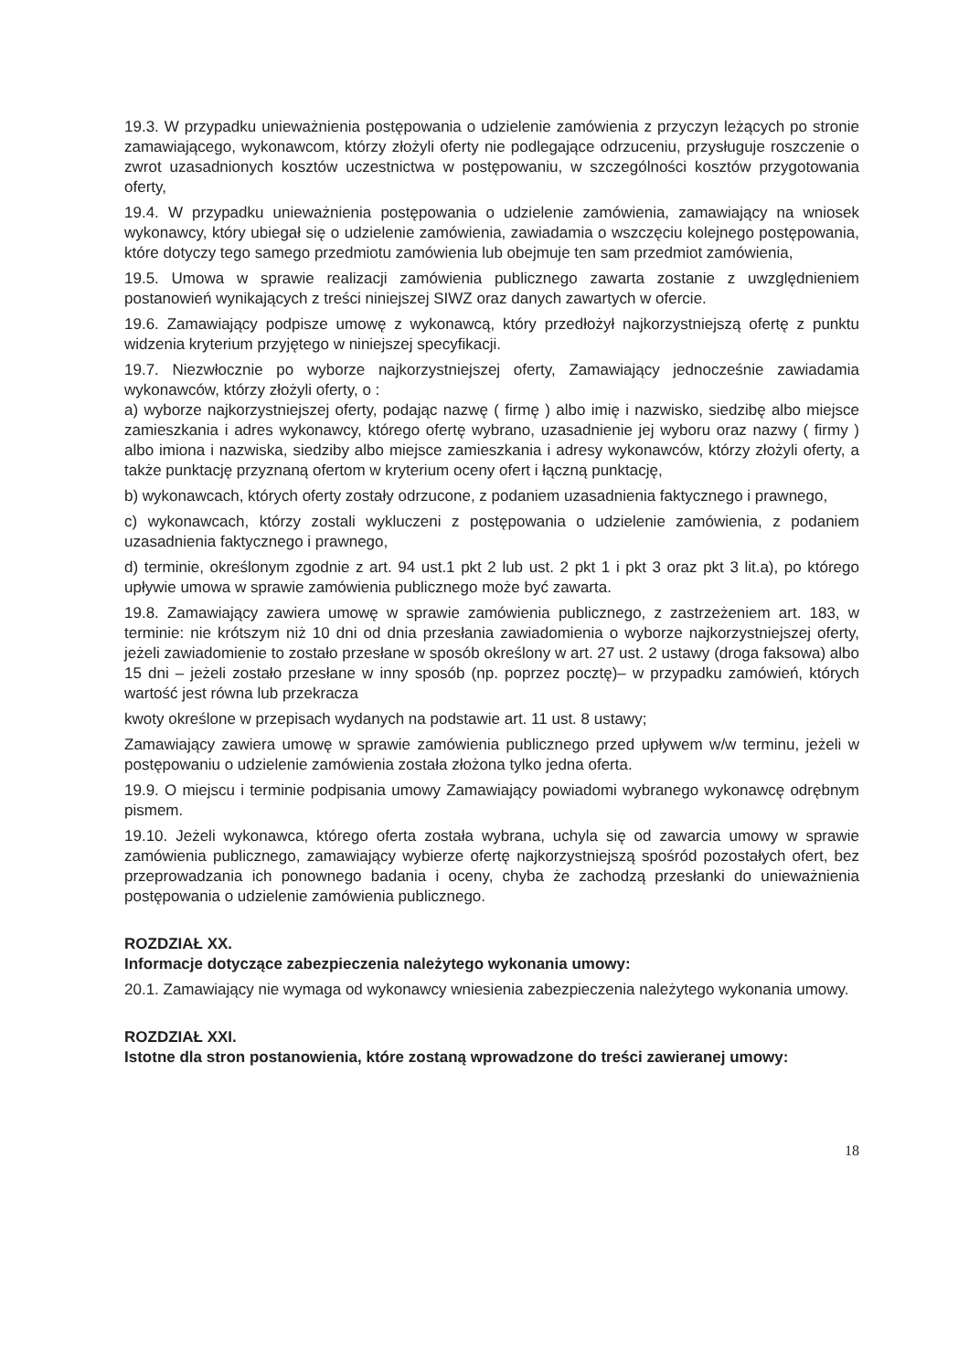19.3. W przypadku unieważnienia postępowania o udzielenie zamówienia z przyczyn leżących po stronie zamawiającego, wykonawcom, którzy złożyli oferty nie podlegające odrzuceniu, przysługuje roszczenie o zwrot uzasadnionych kosztów uczestnictwa w postępowaniu, w szczególności kosztów przygotowania oferty,
19.4. W przypadku unieważnienia postępowania o udzielenie zamówienia, zamawiający na wniosek wykonawcy, który ubiegał się o udzielenie zamówienia, zawiadamia o wszczęciu kolejnego postępowania, które dotyczy tego samego przedmiotu zamówienia lub obejmuje ten sam przedmiot zamówienia,
19.5. Umowa w sprawie realizacji zamówienia publicznego zawarta zostanie z uwzględnieniem postanowień wynikających z treści niniejszej SIWZ oraz danych zawartych w ofercie.
19.6. Zamawiający podpisze umowę z wykonawcą, który przedłożył najkorzystniejszą ofertę z punktu widzenia kryterium przyjętego w niniejszej specyfikacji.
19.7. Niezwłocznie po wyborze najkorzystniejszej oferty, Zamawiający jednocześnie zawiadamia wykonawców, którzy złożyli oferty, o :
a) wyborze najkorzystniejszej oferty, podając nazwę ( firmę ) albo imię i nazwisko, siedzibę albo miejsce zamieszkania i adres wykonawcy, którego ofertę wybrano, uzasadnienie jej wyboru oraz nazwy ( firmy ) albo imiona i nazwiska, siedziby albo miejsce zamieszkania i adresy wykonawców, którzy złożyli oferty, a także punktację przyznaną ofertom w kryterium oceny ofert i łączną punktację,
b) wykonawcach, których oferty zostały odrzucone, z podaniem uzasadnienia faktycznego i prawnego,
c) wykonawcach, którzy zostali wykluczeni z postępowania o udzielenie zamówienia, z podaniem uzasadnienia faktycznego i prawnego,
d) terminie, określonym zgodnie z art. 94 ust.1 pkt 2 lub ust. 2 pkt 1 i pkt 3 oraz pkt 3 lit.a), po którego upływie umowa w sprawie zamówienia publicznego może być zawarta.
19.8. Zamawiający zawiera umowę w sprawie zamówienia publicznego, z zastrzeżeniem art. 183, w terminie: nie krótszym niż 10 dni od dnia przesłania zawiadomienia o wyborze najkorzystniejszej oferty, jeżeli zawiadomienie to zostało przesłane w sposób określony w art. 27 ust. 2 ustawy (droga faksowa) albo 15 dni – jeżeli zostało przesłane w inny sposób (np. poprzez pocztę)– w przypadku zamówień, których wartość jest równa lub przekracza
kwoty określone w przepisach wydanych na podstawie art. 11 ust. 8 ustawy;
Zamawiający zawiera umowę w sprawie zamówienia publicznego przed upływem w/w terminu, jeżeli w postępowaniu o udzielenie zamówienia została złożona tylko jedna oferta.
19.9. O miejscu i terminie podpisania umowy Zamawiający powiadomi wybranego wykonawcę odrębnym pismem.
19.10. Jeżeli wykonawca, którego oferta została wybrana, uchyla się od zawarcia umowy w sprawie zamówienia publicznego, zamawiający wybierze ofertę najkorzystniejszą spośród pozostałych ofert, bez przeprowadzania ich ponownego badania i oceny, chyba że zachodzą przesłanki do unieważnienia postępowania o udzielenie zamówienia publicznego.
ROZDZIAŁ XX.
Informacje dotyczące zabezpieczenia należytego wykonania umowy:
20.1. Zamawiający nie wymaga od wykonawcy wniesienia zabezpieczenia należytego wykonania umowy.
ROZDZIAŁ XXI.
Istotne dla stron postanowienia, które zostaną wprowadzone do treści zawieranej umowy:
18